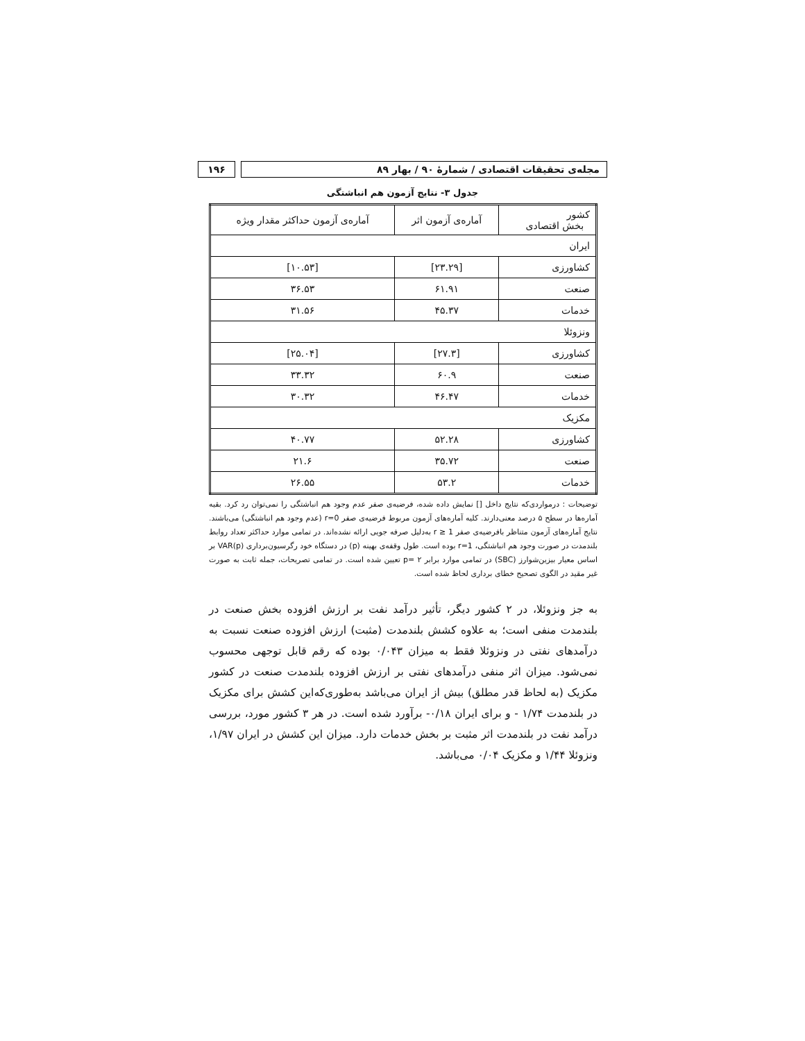مجله‌ی تحقیقات اقتصادی / شمارهٔ ۹۰ / بهار ۸۹
۱۹۶
جدول ۳- نتایج آزمون هم انباشتگی
| کشور بخش اقتصادی | آماره‌ی آزمون اثر | آماره‌ی آزمون حداکثر مقدار ویژه |
| --- | --- | --- |
| ایران | | |
| کشاورزی | [۲۳.۲۹] | [۱۰.۵۳] |
| صنعت | ۶۱.۹۱ | ۳۶.۵۳ |
| خدمات | ۴۵.۳۷ | ۳۱.۵۶ |
| ونزوئلا | | |
| کشاورزی | [۲۷.۳] | [۲۵.۰۴] |
| صنعت | ۶۰.۹ | ۳۳.۳۲ |
| خدمات | ۴۶.۴۷ | ۳۰.۳۲ |
| مکزیک | | |
| کشاورزی | ۵۲.۲۸ | ۴۰.۷۷ |
| صنعت | ۳۵.۷۲ | ۲۱.۶ |
| خدمات | ۵۳.۲ | ۲۶.۵۵ |
توضیحات : درمواردی‌که نتایج داخل [] نمایش داده شده، فرضیه‌ی صفر عدم وجود هم انباشتگی را نمی‌توان رد کرد. بقیه آماره‌ها در سطح ۵ درصد معنی‌دارند. کلیه آماره‌های آزمون مربوط فرضیه‌ی صفر r=0 (عدم وجود هم انباشتگی) می‌باشند. نتایج آماره‌های آزمون متناظر بافرضیه‌ی صفر r ≥ 1 به‌دلیل صرفه جویی ارائه نشده‌اند. در تمامی موارد حداکثر تعداد روابط بلندمدت در صورت وجود هم انباشتگی، r=1 بوده است. طول وقفه‌ی بهینه (p) در دستگاه خود رگرسیون‌برداری VAR(p) بر اساس معیار بیزین‌شوارز (SBC) در تمامی موارد برابر ۲ =p تعیین شده است. در تمامی تصریحات، جمله ثابت به صورت غیر مقید در الگوی تصحیح خطای برداری لحاظ شده است.
به جز ونزوئلا، در ۲ کشور دیگر، تأثیر درآمد نفت بر ارزش افزوده بخش صنعت در بلندمدت منفی است؛ به علاوه کشش بلندمدت (مثبت) ارزش افزوده صنعت نسبت به درآمدهای نفتی در ونزوئلا فقط به میزان ۰/۰۴۳ بوده که رقم قابل توجهی محسوب نمی‌شود. میزان اثر منفی درآمدهای نفتی بر ارزش افزوده بلندمدت صنعت در کشور مکزیک (به لحاظ قدر مطلق) بیش از ایران می‌باشد به‌طوری‌که‌این کشش برای مکزیک در بلندمدت ۱/۷۴ - و برای ایران ۰/۱۸- برآورد شده است. در هر ۳ کشور مورد، بررسی درآمد نفت در بلندمدت اثر مثبت بر بخش خدمات دارد. میزان این کشش در ایران ۱/۹۷، ونزوئلا ۱/۴۴ و مکزیک ۰/۰۴ می‌باشد.